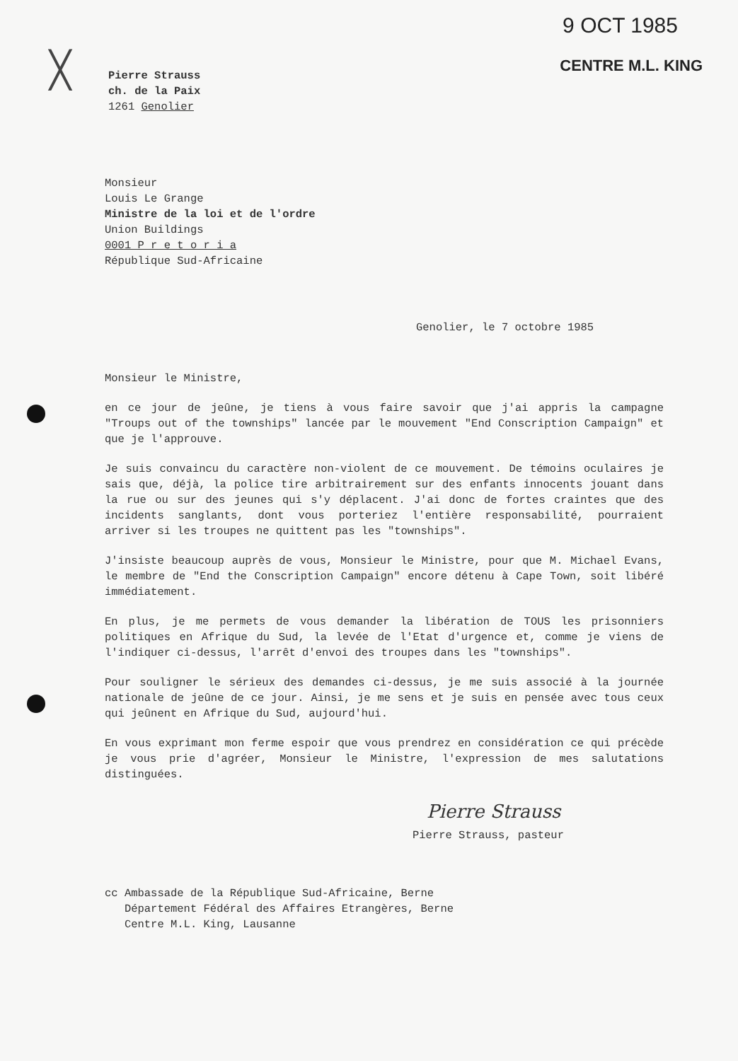9 OCT 1985
CENTRE M.L. KING
╳
Pierre Strauss
ch. de la Paix
1261 Genolier
Monsieur
Louis Le Grange
Ministre de la loi et de l'ordre
Union Buildings
0001 P r e t o r i a
République Sud-Africaine
Genolier, le 7 octobre 1985
Monsieur le Ministre,
en ce jour de jeûne, je tiens à vous faire savoir que j'ai appris la campagne "Troups out of the townships" lancée par le mouvement "End Conscription Campaign" et que je l'approuve.
Je suis convaincu du caractère non-violent de ce mouvement. De témoins oculaires je sais que, déjà, la police tire arbitrairement sur des enfants innocents jouant dans la rue ou sur des jeunes qui s'y déplacent. J'ai donc de fortes craintes que des incidents sanglants, dont vous porteriez l'entière responsabilité, pourraient arriver si les troupes ne quittent pas les "townships".
J'insiste beaucoup auprès de vous, Monsieur le Ministre, pour que M. Michael Evans, le membre de "End the Conscription Campaign" encore détenu à Cape Town, soit libéré immédiatement.
En plus, je me permets de vous demander la libération de TOUS les prisonniers politiques en Afrique du Sud, la levée de l'Etat d'urgence et, comme je viens de l'indiquer ci-dessus, l'arrêt d'envoi des troupes dans les "townships".
Pour souligner le sérieux des demandes ci-dessus, je me suis associé à la journée nationale de jeûne de ce jour. Ainsi, je me sens et je suis en pensée avec tous ceux qui jeûnent en Afrique du Sud, aujourd'hui.
En vous exprimant mon ferme espoir que vous prendrez en considération ce qui précède je vous prie d'agréer, Monsieur le Ministre, l'expression de mes salutations distinguées.
Pierre Strauss
Pierre Strauss, pasteur
cc Ambassade de la République Sud-Africaine, Berne
Département Fédéral des Affaires Etrangères, Berne
Centre M.L. King, Lausanne